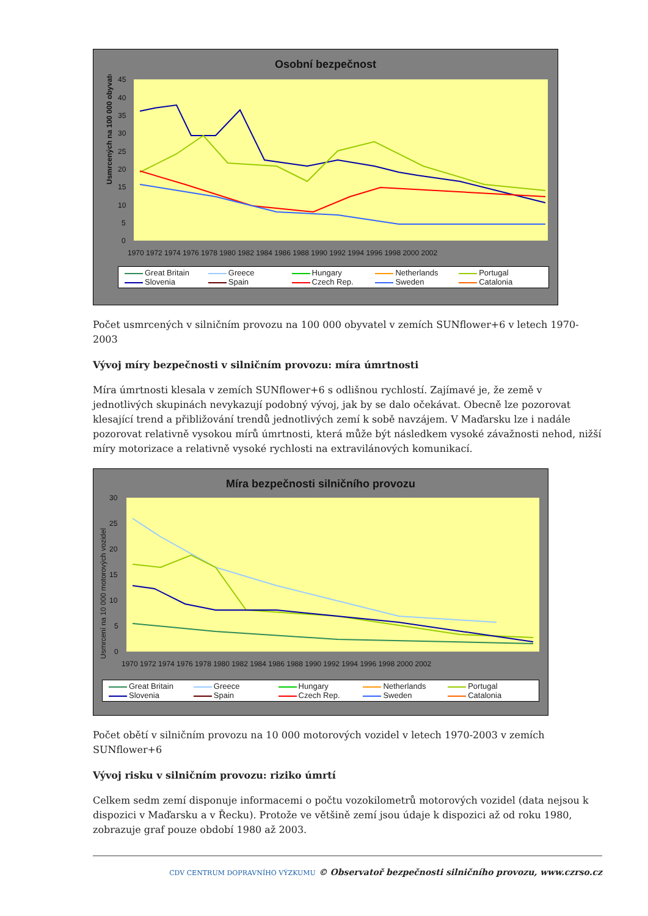Osobní bezpečnost
Usmrcených na 100 000 obyvatel
45
40
35
30
25
20
15
10
5
0
1970 1972 1974 1976 1978 1980 1982 1984 1986 1988 1990 1992 1994 1996 1998 2000 2002
Great Britain Greece Hungary Netherlands Portugal Slovenia Spain Czech Rep. Sweden Catalonia
Počet usmrcených v silničním provozu na 100 000 obyvatel v zemích SUNflower+6 v letech 1970-2003
Vývoj míry bezpečnosti v silničním provozu: míra úmrtnosti
Míra úmrtnosti klesala v zemích SUNflower+6 s odlišnou rychlostí. Zajímavé je, že země v jednotlivých skupinách nevykazují podobný vývoj, jak by se dalo očekávat. Obecně lze pozorovat klesající trend a přibližování trendů jednotlivých zemí k sobě navzájem. V Maďarsku lze i nadále pozorovat relativně vysokou mírů úmrtnosti, která může být následkem vysoké závažnosti nehod, nižší míry motorizace a relativně vysoké rychlosti na extravilánových komunikací.
Míra bezpečnosti silničního provozu
Usmrcení na 10 000 motorových vozidel
30
25
20
15
10
5
0
1970 1972 1974 1976 1978 1980 1982 1984 1986 1988 1990 1992 1994 1996 1998 2000 2002
Great Britain Greece Hungary Netherlands Portugal Slovenia Spain Czech Rep. Sweden Catalonia
Počet obětí v silničním provozu na 10 000 motorových vozidel v letech 1970-2003 v zemích SUNflower+6
Vývoj risku v silničním provozu: riziko úmrtí
Celkem sedm zemí disponuje informacemi o počtu vozokilometrů motorových vozidel (data nejsou k dispozici v Maďarsku a v Řecku). Protože ve většině zemí jsou údaje k dispozici až od roku 1980, zobrazuje graf pouze období 1980 až 2003.
CDV CENTRUM DOPRAVNÍHO VÝZKUMU © Observatoř bezpečnosti silničního provozu, www.czrso.cz